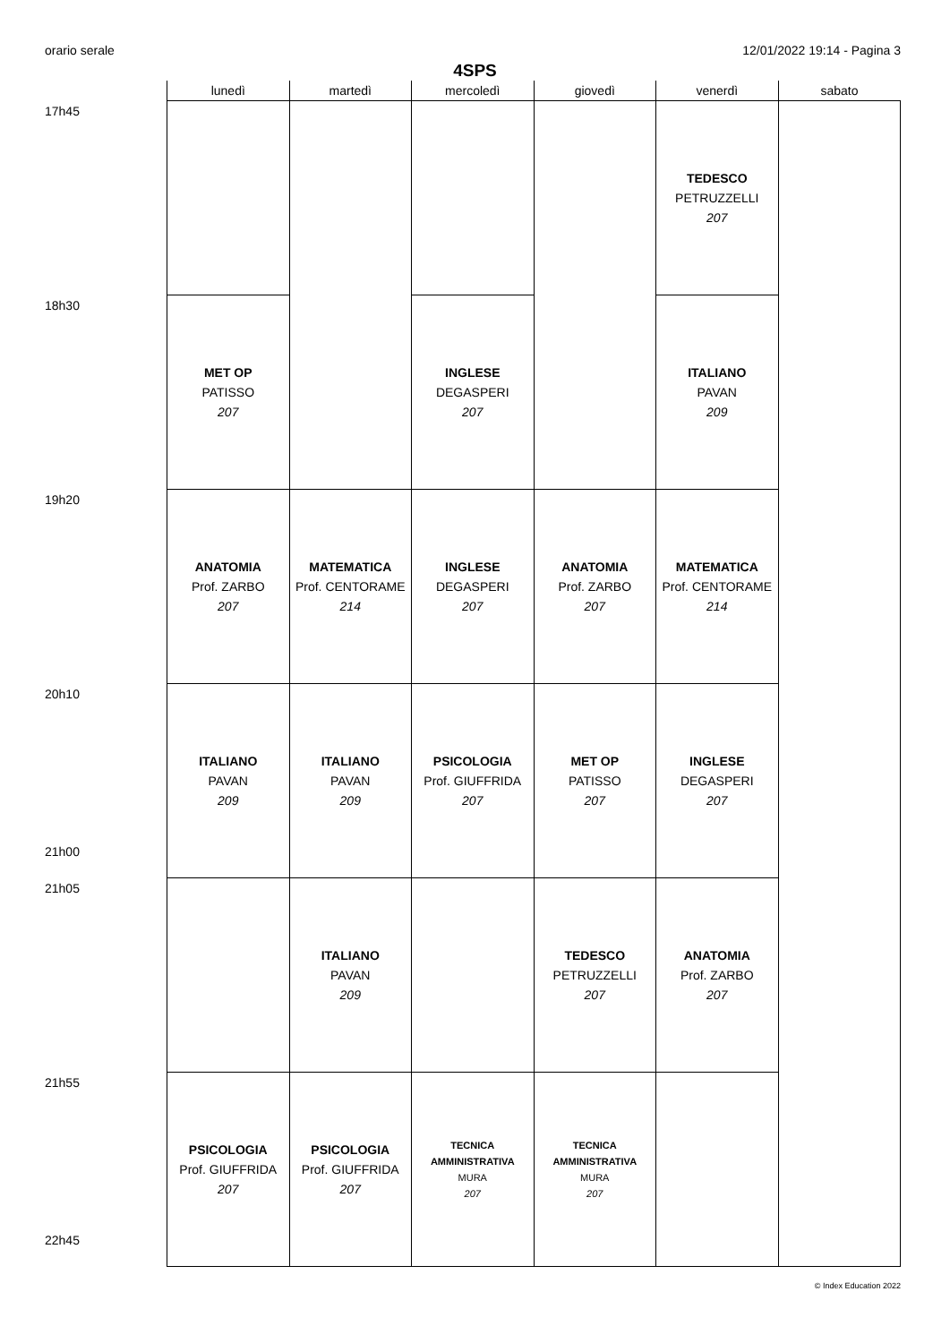orario serale 12/01/2022 19:14 - Pagina 3
4SPS
| | lunedì | martedì | mercoledì | giovedì | venerdì | sabato |
| --- | --- | --- | --- | --- | --- | --- |
| 17h45 | | | | | TEDESCO PETRUZZELLI 207 | |
| 18h30 | MET OP PATISSO 207 | | INGLESE DEGASPERI 207 | | ITALIANO PAVAN 209 | |
| 19h20 | ANATOMIA Prof. ZARBO 207 | MATEMATICA Prof. CENTORAME 214 | INGLESE DEGASPERI 207 | ANATOMIA Prof. ZARBO 207 | MATEMATICA Prof. CENTORAME 214 | |
| 20h10 21h00 | ITALIANO PAVAN 209 | ITALIANO PAVAN 209 | PSICOLOGIA Prof. GIUFFRIDA 207 | MET OP PATISSO 207 | INGLESE DEGASPERI 207 | |
| 21h05 | | ITALIANO PAVAN 209 | | TEDESCO PETRUZZELLI 207 | ANATOMIA Prof. ZARBO 207 | |
| 21h55 22h45 | PSICOLOGIA Prof. GIUFFRIDA 207 | PSICOLOGIA Prof. GIUFFRIDA 207 | TECNICA AMMINISTRATIVA MURA 207 | TECNICA AMMINISTRATIVA MURA 207 | | |
© Index Education 2022